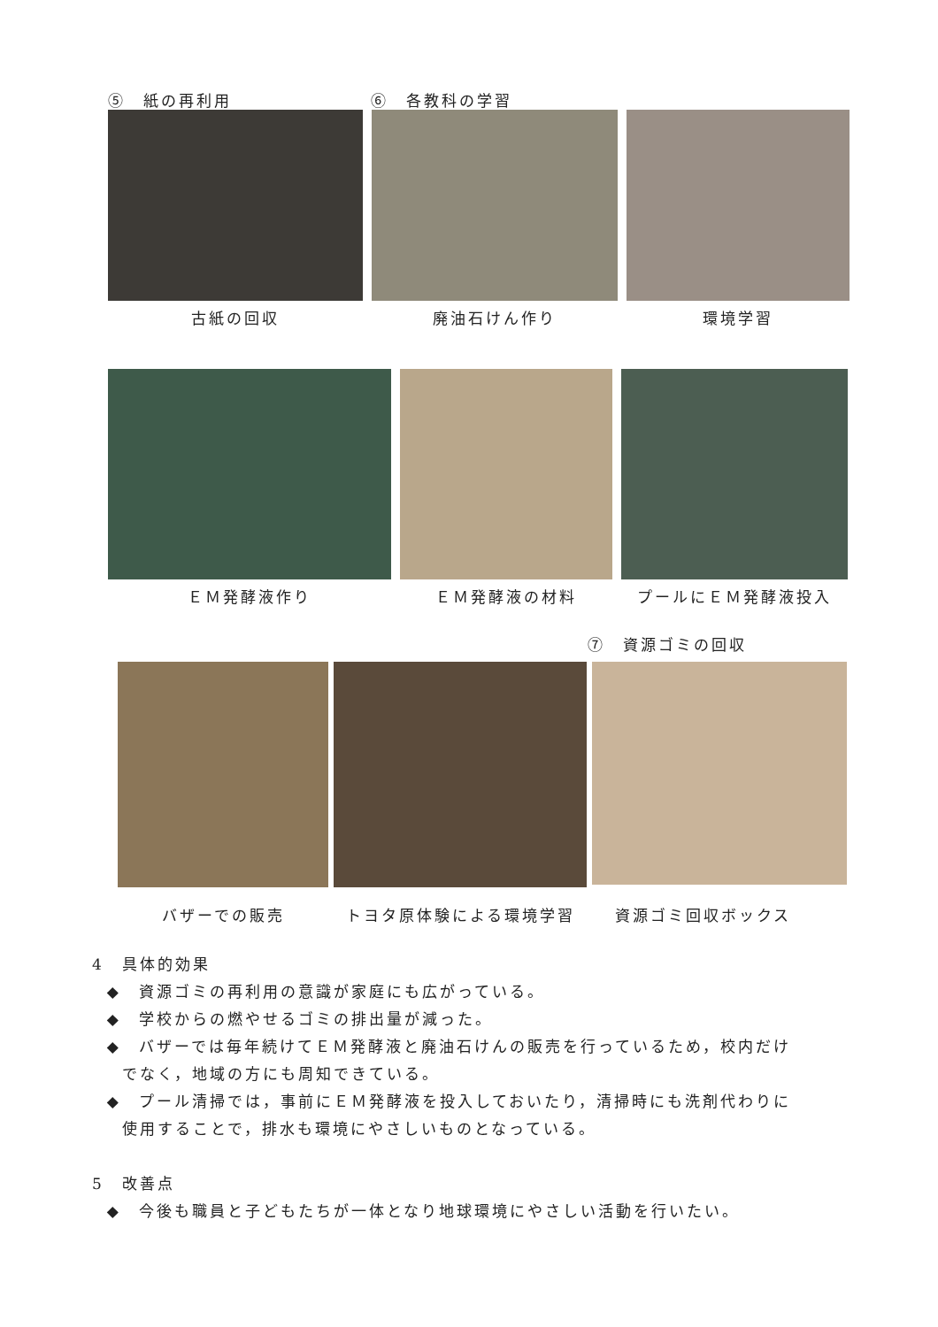⑤　紙の再利用 ⑥　各教科の学習
古紙の回収 廃油石けん作り 環境学習
ＥＭ発酵液作り ＥＭ発酵液の材料 プールにＥＭ発酵液投入
⑦　資源ゴミの回収
バザーでの販売 トヨタ原体験による環境学習
資源ゴミ回収ボックス
4　具体的効果
◆　資源ゴミの再利用の意識が家庭にも広がっている。
◆　学校からの燃やせるゴミの排出量が減った。
◆　バザーでは毎年続けてＥＭ発酵液と廃油石けんの販売を行っているため，校内だけ
でなく，地域の方にも周知できている。
◆　プール清掃では，事前にＥＭ発酵液を投入しておいたり，清掃時にも洗剤代わりに
使用することで，排水も環境にやさしいものとなっている。
5　改善点
◆　今後も職員と子どもたちが一体となり地球環境にやさしい活動を行いたい。